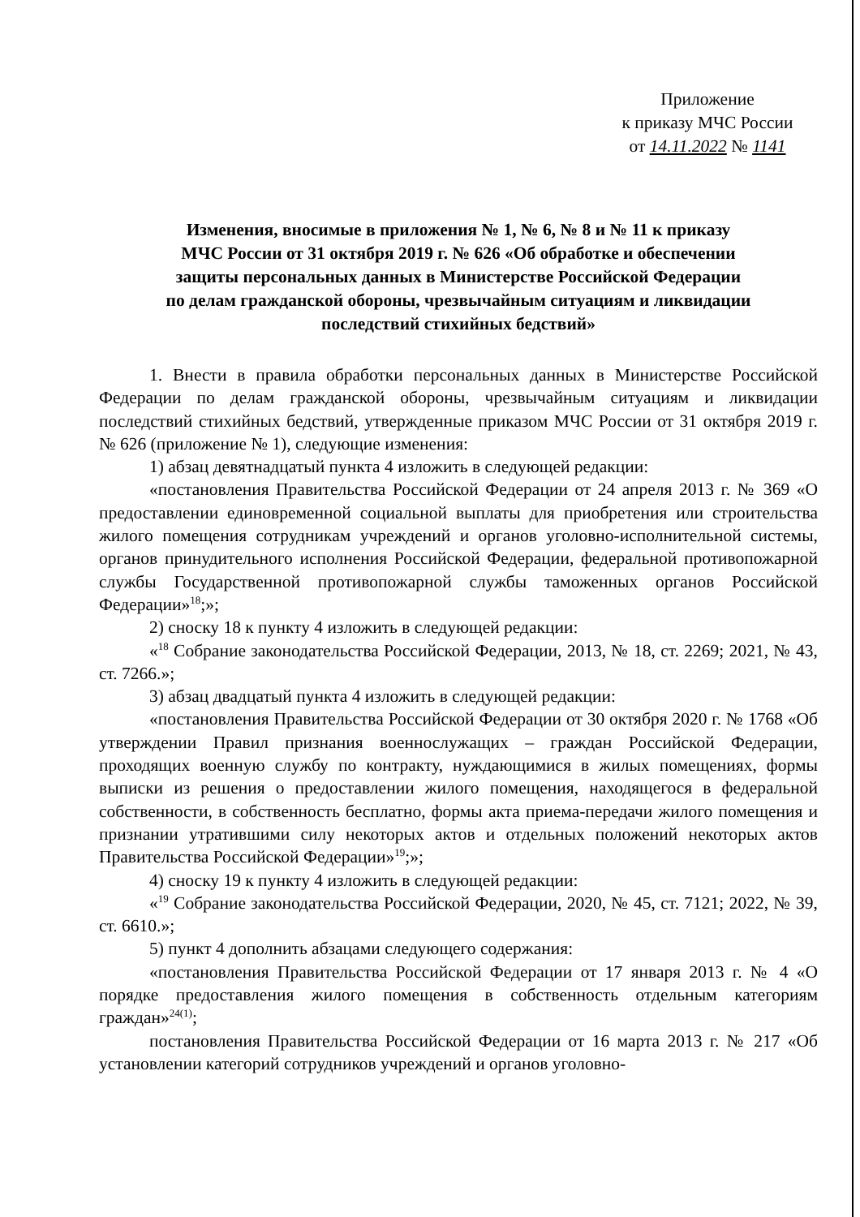Приложение
к приказу МЧС России
от 14.11.2022 № 1141
Изменения, вносимые в приложения № 1, № 6, № 8 и № 11 к приказу
МЧС России от 31 октября 2019 г. № 626 «Об обработке и обеспечении
защиты персональных данных в Министерстве Российской Федерации
по делам гражданской обороны, чрезвычайным ситуациям и ликвидации
последствий стихийных бедствий»
1. Внести в правила обработки персональных данных в Министерстве Российской Федерации по делам гражданской обороны, чрезвычайным ситуациям и ликвидации последствий стихийных бедствий, утвержденные приказом МЧС России от 31 октября 2019 г. № 626 (приложение № 1), следующие изменения:
1) абзац девятнадцатый пункта 4 изложить в следующей редакции:
«постановления Правительства Российской Федерации от 24 апреля 2013 г. № 369 «О предоставлении единовременной социальной выплаты для приобретения или строительства жилого помещения сотрудникам учреждений и органов уголовно-исполнительной системы, органов принудительного исполнения Российской Федерации, федеральной противопожарной службы Государственной противопожарной службы таможенных органов Российской Федерации»<sup>18</sup>;»;
2) сноску 18 к пункту 4 изложить в следующей редакции:
«<sup>18</sup> Собрание законодательства Российской Федерации, 2013, № 18, ст. 2269; 2021, № 43, ст. 7266.»;
3) абзац двадцатый пункта 4 изложить в следующей редакции:
«постановления Правительства Российской Федерации от 30 октября 2020 г. № 1768 «Об утверждении Правил признания военнослужащих – граждан Российской Федерации, проходящих военную службу по контракту, нуждающимися в жилых помещениях, формы выписки из решения о предоставлении жилого помещения, находящегося в федеральной собственности, в собственность бесплатно, формы акта приема-передачи жилого помещения и признании утратившими силу некоторых актов и отдельных положений некоторых актов Правительства Российской Федерации»<sup>19</sup>;»;
4) сноску 19 к пункту 4 изложить в следующей редакции:
«<sup>19</sup> Собрание законодательства Российской Федерации, 2020, № 45, ст. 7121; 2022, № 39, ст. 6610.»;
5) пункт 4 дополнить абзацами следующего содержания:
«постановления Правительства Российской Федерации от 17 января 2013 г. № 4 «О порядке предоставления жилого помещения в собственность отдельным категориям граждан»<sup>24(1)</sup>;
постановления Правительства Российской Федерации от 16 марта 2013 г. № 217 «Об установлении категорий сотрудников учреждений и органов уголовно-